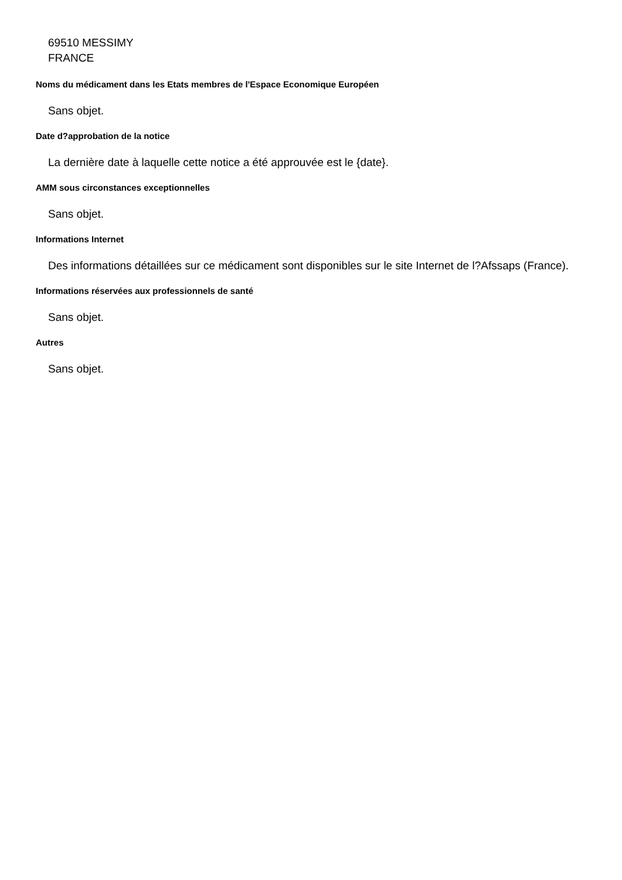69510 MESSIMY
FRANCE
Noms du médicament dans les Etats membres de l'Espace Economique Européen
Sans objet.
Date d?approbation de la notice
La dernière date à laquelle cette notice a été approuvée est le {date}.
AMM sous circonstances exceptionnelles
Sans objet.
Informations Internet
Des informations détaillées sur ce médicament sont disponibles sur le site Internet de l?Afssaps (France).
Informations réservées aux professionnels de santé
Sans objet.
Autres
Sans objet.